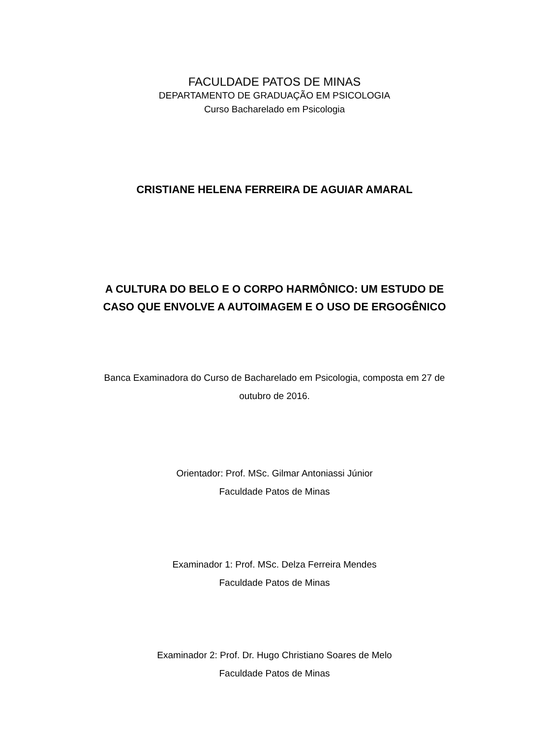FACULDADE PATOS DE MINAS
DEPARTAMENTO DE GRADUAÇÃO EM PSICOLOGIA
Curso Bacharelado em Psicologia
CRISTIANE HELENA FERREIRA DE AGUIAR AMARAL
A CULTURA DO BELO E O CORPO HARMÔNICO: UM ESTUDO DE
CASO QUE ENVOLVE A AUTOIMAGEM E O USO DE ERGOGÊNICO
Banca Examinadora do Curso de Bacharelado em Psicologia, composta em 27 de
outubro de 2016.
Orientador: Prof. MSc. Gilmar Antoniassi Júnior
Faculdade Patos de Minas
Examinador 1: Prof. MSc. Delza Ferreira Mendes
Faculdade Patos de Minas
Examinador 2: Prof. Dr. Hugo Christiano Soares de Melo
Faculdade Patos de Minas